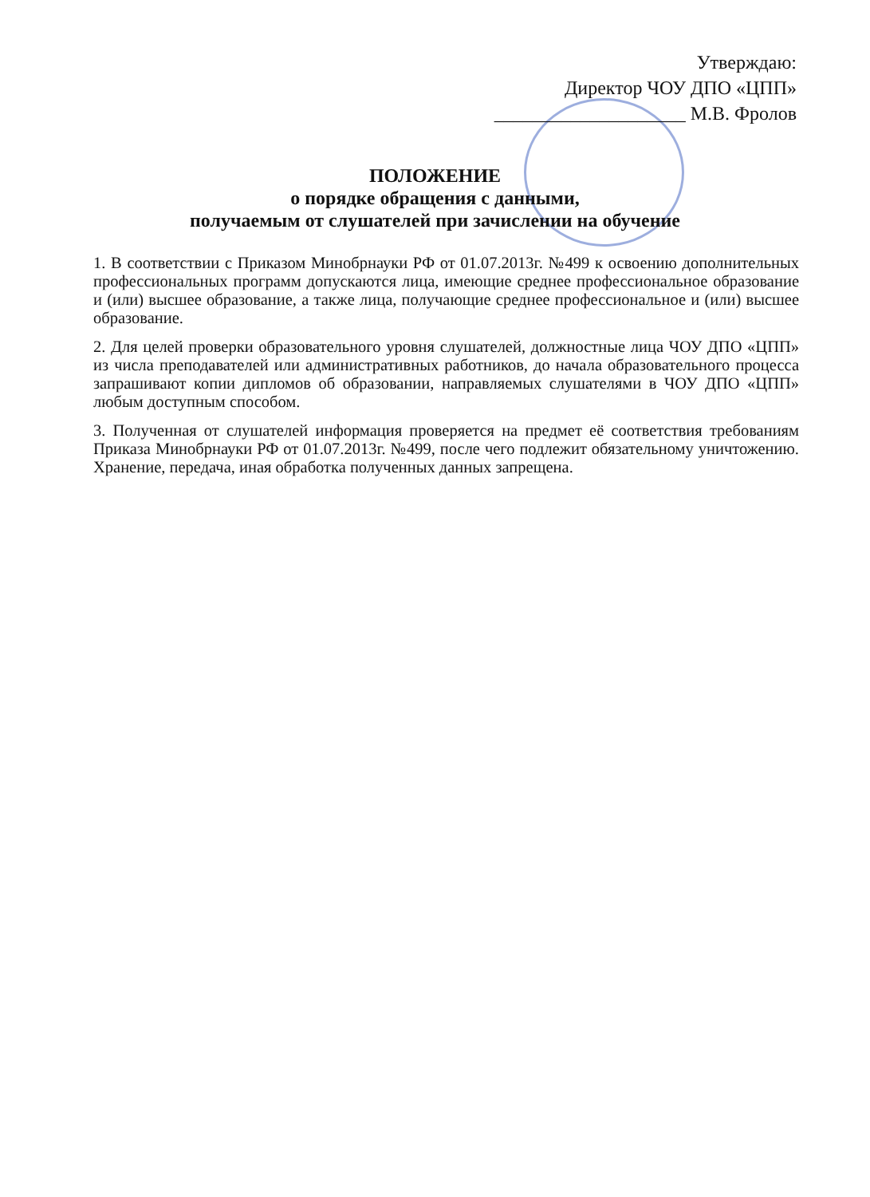Утверждаю:
Директор ЧОУ ДПО «ЦПП»
____________________ М.В. Фролов
ПОЛОЖЕНИЕ
о порядке обращения с данными,
получаемым от слушателей при зачислении на обучение
1. В соответствии с Приказом Минобрнауки РФ от 01.07.2013г. №499 к освоению дополнительных профессиональных программ допускаются лица, имеющие среднее профессиональное образование и (или) высшее образование, а также лица, получающие среднее профессиональное и (или) высшее образование.
2. Для целей проверки образовательного уровня слушателей, должностные лица ЧОУ ДПО «ЦПП» из числа преподавателей или административных работников, до начала образовательного процесса запрашивают копии дипломов об образовании, направляемых слушателями в ЧОУ ДПО «ЦПП» любым доступным способом.
3. Полученная от слушателей информация проверяется на предмет её соответствия требованиям Приказа Минобрнауки РФ от 01.07.2013г. №499, после чего подлежит обязательному уничтожению. Хранение, передача, иная обработка полученных данных запрещена.